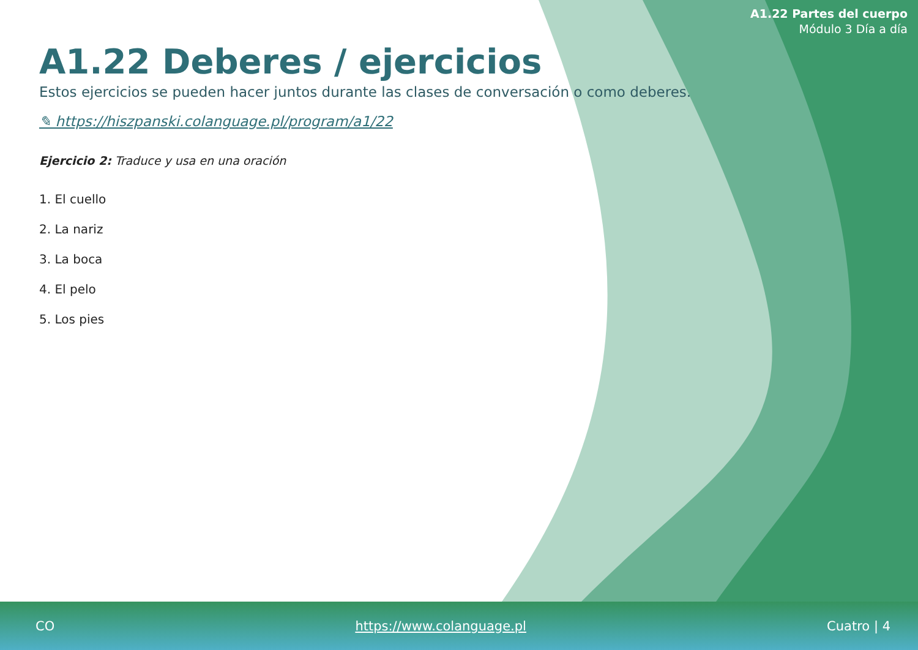A1.22 Partes del cuerpo
Módulo 3 Día a día
A1.22 Deberes / ejercicios
Estos ejercicios se pueden hacer juntos durante las clases de conversación o como deberes.
✎ https://hiszpanski.colanguage.pl/program/a1/22
Ejercicio 2: Traduce y usa en una oración
1. El cuello
2. La nariz
3. La boca
4. El pelo
5. Los pies
CO https://www.colanguage.pl Cuatro | 4